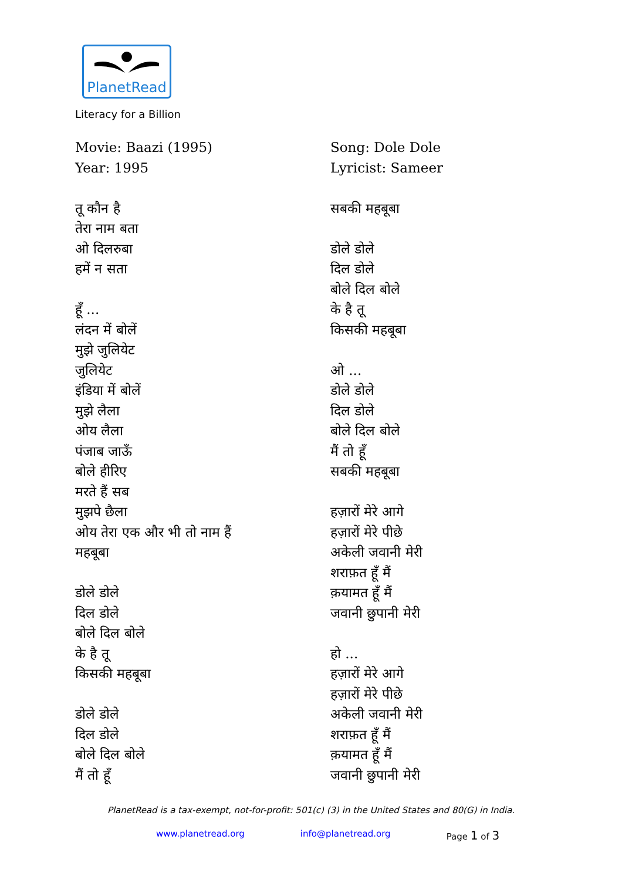PlanetRead
Literacy for a Billion
Movie: Baazi (1995)
Year: 1995
तू कौन है
तेरा नाम बता
ओ दिलरुबा
हमें न सता
हूँ ...
लंदन में बोलें
मुझे जुलियेट
जुलियेट
इंडिया में बोलें
मुझे लैला
ओय लैला
पंजाब जाऊँ
बोले हीरिए
मरते हैं सब
मुझपे छैला
ओय तेरा एक और भी तो नाम हैं
महबूबा
डोले डोले
दिल डोले
बोले दिल बोले
के है तू
किसकी महबूबा
डोले डोले
दिल डोले
बोले दिल बोले
मैं तो हूँ
Song: Dole Dole
Lyricist: Sameer
सबकी महबूबा
डोले डोले
दिल डोले
बोले दिल बोले
के है तू
किसकी महबूबा
ओ ...
डोले डोले
दिल डोले
बोले दिल बोले
मैं तो हूँ
सबकी महबूबा
हज़ारों मेरे आगे
हज़ारों मेरे पीछे
अकेली जवानी मेरी
शराफ़त हूँ मैं
क़यामत हूँ मैं
जवानी छुपानी मेरी
हो ...
हज़ारों मेरे आगे
हज़ारों मेरे पीछे
अकेली जवानी मेरी
शराफ़त हूँ मैं
क़यामत हूँ मैं
जवानी छुपानी मेरी
PlanetRead is a tax-exempt, not-for-profit: 501(c) (3) in the United States and 80(G) in India.
www.planetread.org info@planetread.org Page 1 of 3